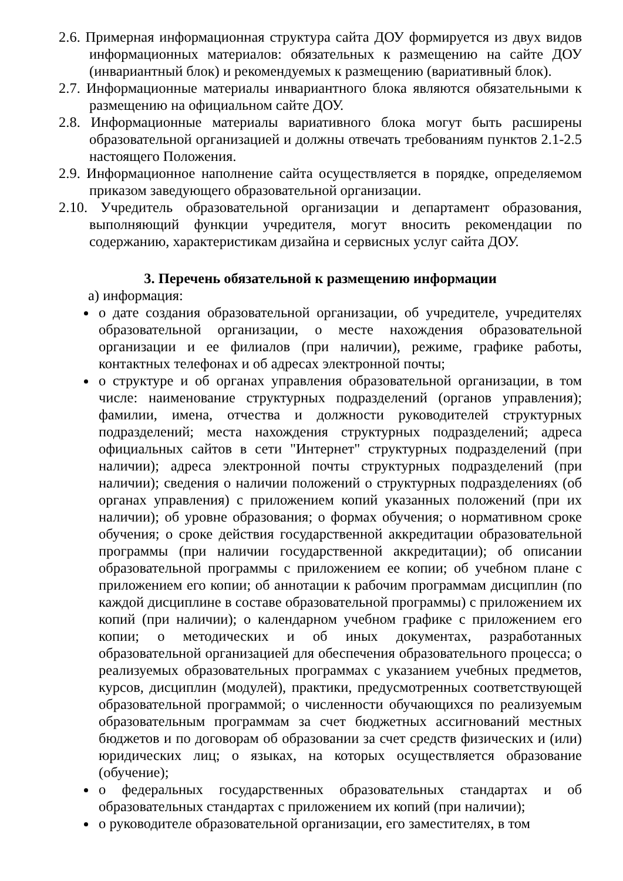2.6. Примерная информационная структура сайта ДОУ формируется из двух видов информационных материалов: обязательных к размещению на сайте ДОУ (инвариантный блок) и рекомендуемых к размещению (вариативный блок).
2.7. Информационные материалы инвариантного блока являются обязательными к размещению на официальном сайте ДОУ.
2.8. Информационные материалы вариативного блока могут быть расширены образовательной организацией и должны отвечать требованиям пунктов 2.1-2.5 настоящего Положения.
2.9. Информационное наполнение сайта осуществляется в порядке, определяемом приказом заведующего образовательной организации.
2.10. Учредитель образовательной организации и департамент образования, выполняющий функции учредителя, могут вносить рекомендации по содержанию, характеристикам дизайна и сервисных услуг сайта ДОУ.
3. Перечень обязательной к размещению информации
а) информация:
о дате создания образовательной организации, об учредителе, учредителях образовательной организации, о месте нахождения образовательной организации и ее филиалов (при наличии), режиме, графике работы, контактных телефонах и об адресах электронной почты;
о структуре и об органах управления образовательной организации, в том числе: наименование структурных подразделений (органов управления); фамилии, имена, отчества и должности руководителей структурных подразделений; места нахождения структурных подразделений; адреса официальных сайтов в сети "Интернет" структурных подразделений (при наличии); адреса электронной почты структурных подразделений (при наличии); сведения о наличии положений о структурных подразделениях (об органах управления) с приложением копий указанных положений (при их наличии); об уровне образования; о формах обучения; о нормативном сроке обучения; о сроке действия государственной аккредитации образовательной программы (при наличии государственной аккредитации); об описании образовательной программы с приложением ее копии; об учебном плане с приложением его копии; об аннотации к рабочим программам дисциплин (по каждой дисциплине в составе образовательной программы) с приложением их копий (при наличии); о календарном учебном графике с приложением его копии; о методических и об иных документах, разработанных образовательной организацией для обеспечения образовательного процесса; о реализуемых образовательных программах с указанием учебных предметов, курсов, дисциплин (модулей), практики, предусмотренных соответствующей образовательной программой; о численности обучающихся по реализуемым образовательным программам за счет бюджетных ассигнований местных бюджетов и по договорам об образовании за счет средств физических и (или) юридических лиц; о языках, на которых осуществляется образование (обучение);
о федеральных государственных образовательных стандартах и об образовательных стандартах с приложением их копий (при наличии);
о руководителе образовательной организации, его заместителях, в том